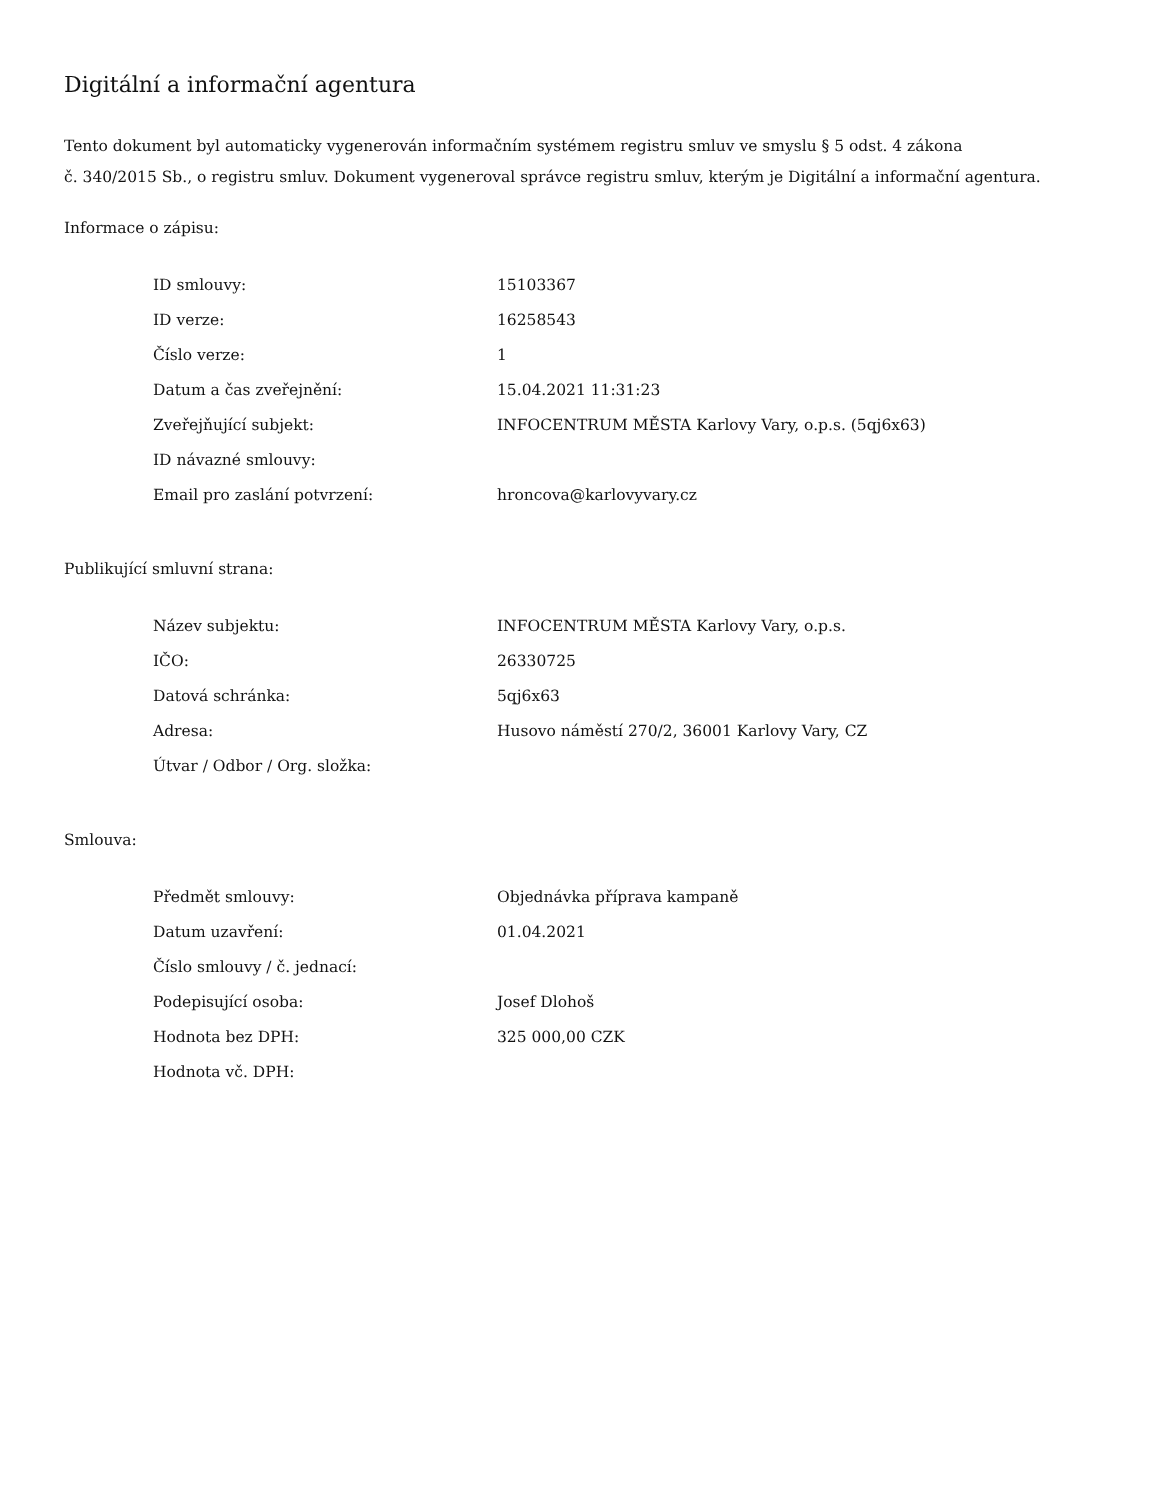Digitální a informační agentura
Tento dokument byl automaticky vygenerován informačním systémem registru smluv ve smyslu § 5 odst. 4 zákona
č. 340/2015 Sb., o registru smluv. Dokument vygeneroval správce registru smluv, kterým je Digitální a informační agentura.
Informace o zápisu:
| ID smlouvy: | 15103367 |
| ID verze: | 16258543 |
| Číslo verze: | 1 |
| Datum a čas zveřejnění: | 15.04.2021 11:31:23 |
| Zveřejňující subjekt: | INFOCENTRUM MĚSTA Karlovy Vary, o.p.s. (5qj6x63) |
| ID návazné smlouvy: | |
| Email pro zaslání potvrzení: | hroncova@karlovyvary.cz |
Publikující smluvní strana:
| Název subjektu: | INFOCENTRUM MĚSTA Karlovy Vary, o.p.s. |
| IČO: | 26330725 |
| Datová schránka: | 5qj6x63 |
| Adresa: | Husovo náměstí 270/2, 36001 Karlovy Vary, CZ |
| Útvar / Odbor / Org. složka: | |
Smlouva:
| Předmět smlouvy: | Objednávka příprava kampaně |
| Datum uzavření: | 01.04.2021 |
| Číslo smlouvy / č. jednací: | |
| Podepisující osoba: | Josef Dlohoš |
| Hodnota bez DPH: | 325 000,00 CZK |
| Hodnota vč. DPH: | |